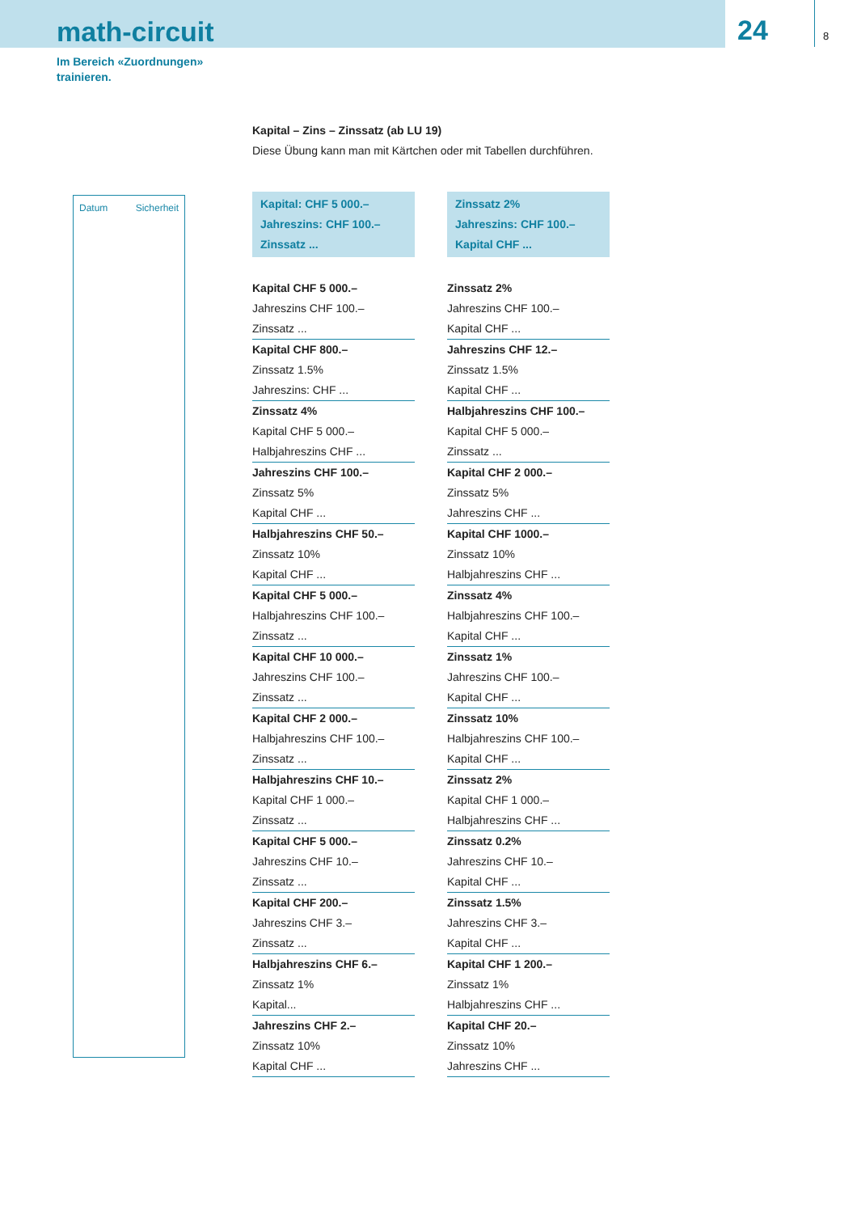math-circuit
24 8
Im Bereich «Zuordnungen»
trainieren.
Kapital – Zins – Zinssatz (ab LU 19)
Diese Übung kann man mit Kärtchen oder mit Tabellen durchführen.
Datum Sicherheit
Kapital: CHF 5 000.–
Jahreszins: CHF 100.–
Zinssatz ...
Kapital CHF 5 000.–
Jahreszins CHF 100.–
Zinssatz ...
Kapital CHF 800.–
Zinssatz 1.5%
Jahreszins: CHF ...
Zinssatz 4%
Kapital CHF 5 000.–
Halbjahreszins CHF ...
Jahreszins CHF 100.–
Zinssatz 5%
Kapital CHF ...
Halbjahreszins CHF 50.–
Zinssatz 10%
Kapital CHF ...
Kapital CHF 5 000.–
Halbjahreszins CHF 100.–
Zinssatz ...
Kapital CHF 10 000.–
Jahreszins CHF 100.–
Zinssatz ...
Kapital CHF 2 000.–
Halbjahreszins CHF 100.–
Zinssatz ...
Halbjahreszins CHF 10.–
Kapital CHF 1 000.–
Zinssatz ...
Kapital CHF 5 000.–
Jahreszins CHF 10.–
Zinssatz ...
Kapital CHF 200.–
Jahreszins CHF 3.–
Zinssatz ...
Halbjahreszins CHF 6.–
Zinssatz 1%
Kapital...
Jahreszins CHF 2.–
Zinssatz 10%
Kapital CHF ...
Zinssatz 2%
Jahreszins: CHF 100.–
Kapital CHF ...
Zinssatz 2%
Jahreszins CHF 100.–
Kapital CHF ...
Jahreszins CHF 12.–
Zinssatz 1.5%
Kapital CHF ...
Halbjahreszins CHF 100.–
Kapital CHF 5 000.–
Zinssatz ...
Kapital CHF 2 000.–
Zinssatz 5%
Jahreszins CHF ...
Kapital CHF 1000.–
Zinssatz 10%
Halbjahreszins CHF ...
Zinssatz 4%
Halbjahreszins CHF 100.–
Kapital CHF ...
Zinssatz 1%
Jahreszins CHF 100.–
Kapital CHF ...
Zinssatz 10%
Halbjahreszins CHF 100.–
Kapital CHF ...
Zinssatz 2%
Kapital CHF 1 000.–
Halbjahreszins CHF ...
Zinssatz 0.2%
Jahreszins CHF 10.–
Kapital CHF ...
Zinssatz 1.5%
Jahreszins CHF 3.–
Kapital CHF ...
Kapital CHF 1 200.–
Zinssatz 1%
Halbjahreszins CHF ...
Kapital CHF 20.–
Zinssatz 10%
Jahreszins CHF ...